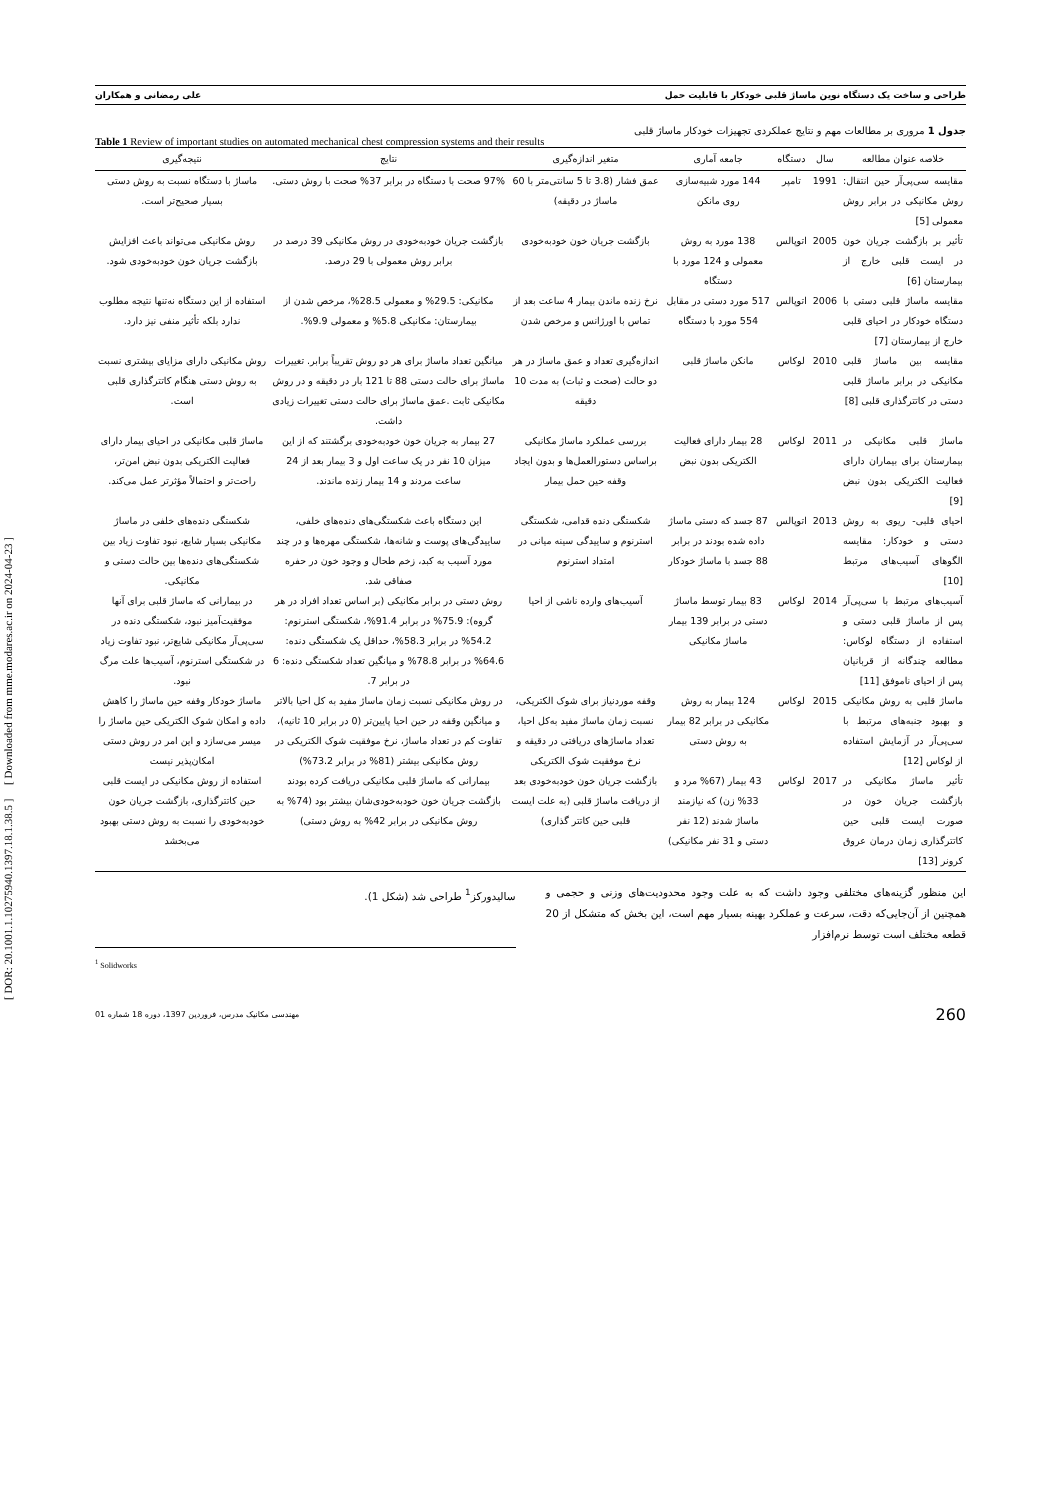طراحی و ساخت یک دستگاه نوین ماساژ قلبی خودکار با قابلیت حمل علی رمضانی و همکاران
جدول 1 مروری بر مطالعات مهم و نتایج عملکردی تجهیزات خودکار ماساژ قلبی
Table 1 Review of important studies on automated mechanical chest compression systems and their results
| خلاصه عنوان مطالعه | سال | دستگاه | جامعه آماری | متغیر اندازه‌گیری | نتایج | نتیجه‌گیری |
| --- | --- | --- | --- | --- | --- | --- |
| مقایسه سی‌پی‌آر حین انتقال: روش مکانیکی در برابر روش معمولی [5] | 1991 | تامپر | 144 مورد شبیه‌سازی روی مانکن | عمق فشار (3.8 تا 5 سانتی‌متر با 60 ماساژ در دقیقه) | 97% صحت با دستگاه در برابر 37% صحت با روش دستی. | ماساژ با دستگاه نسبت به روش دستی بسیار صحیح‌تر است. |
| تأثیر بر بازگشت جریان خون در ایست قلبی خارج از بیمارستان [6] | 2005 | اتوپالس | 138 مورد به روش معمولی و 124 مورد با دستگاه | بازگشت جریان خون خودبه‌خودی | بازگشت جریان خودبه‌خودی در روش مکانیکی 39 درصد در برابر روش معمولی با 29 درصد. | روش مکانیکی می‌تواند باعث افزایش بازگشت جریان خون خودبه‌خودی شود. |
| مقایسه ماساژ قلبی دستی با دستگاه خودکار در احیای قلبی خارج از بیمارستان [7] | 2006 | اتوپالس | 517 مورد دستی در مقابل 554 مورد با دستگاه | نرخ زنده ماندن بیمار 4 ساعت بعد از تماس با اورژانس و مرخص شدن | مکانیکی: 29.5% و معمولی 28.5%، مرخص شدن از بیمارستان: مکانیکی 5.8% و معمولی 9.9%. | استفاده از این دستگاه نه‌تنها نتیجه مطلوب ندارد بلکه تأثیر منفی نیز دارد. |
| مقایسه بین ماساژ قلبی مکانیکی در برابر ماساژ قلبی دستی در کاتترگذاری قلبی [8] | 2010 | لوکاس | مانکن ماساژ قلبی | اندازه‌گیری تعداد و عمق ماساژ در هر دو حالت (صحت و ثبات) به مدت 10 دقیقه | میانگین تعداد ماساژ برای هر دو روش تقریباً برابر. تغییرات ماساژ برای حالت دستی 88 تا 121 بار در دقیقه و در روش مکانیکی ثابت .عمق ماساژ برای حالت دستی تغییرات زیادی داشت. | روش مکانیکی دارای مزایای بیشتری نسبت به روش دستی هنگام کاتترگذاری قلبی است. |
| ماساژ قلبی مکانیکی در بیمارستان برای بیماران دارای فعالیت الکتریکی بدون نبض [9] | 2011 | لوکاس | 28 بیمار دارای فعالیت الکتریکی بدون نبض | بررسی عملکرد ماساژ مکانیکی براساس دستورالعمل‌ها و بدون ایجاد وقفه حین حمل بیمار | 27 بیمار به جریان خون خودبه‌خودی برگشتند که از این میزان 10 نفر در یک ساعت اول و 3 بیمار بعد از 24 ساعت مردند و 14 بیمار زنده ماندند. | ماساژ قلبی مکانیکی در احیای بیمار دارای فعالیت الکتریکی بدون نبض امن‌تر، راحت‌تر و احتمالاً مؤثرتر عمل می‌کند. |
| احیای قلبی- ریوی به روش دستی و خودکار: مقایسه الگوهای آسیب‌های مرتبط [10] | 2013 | اتوپالس | 87 جسد که دستی ماساژ داده شده بودند در برابر 88 جسد با ماساژ خودکار | شکستگی دنده قدامی، شکستگی استرنوم و ساییدگی سینه میانی در امتداد استرنوم | این دستگاه باعث شکستگی‌های دنده‌های خلفی، ساییدگی‌های پوست و شانه‌ها، شکستگی مهره‌ها و در چند مورد آسیب به کبد، زخم طحال و وجود خون در حفره صفاقی شد. | شکستگی دنده‌های خلفی در ماساژ مکانیکی بسیار شایع، نبود تفاوت زیاد بین شکستگی‌های دنده‌ها بین حالت دستی و مکانیکی. |
| آسیب‌های مرتبط با سی‌پی‌آر پس از ماساژ قلبی دستی و استفاده از دستگاه لوکاس: مطالعه چندگانه از قربانیان پس از احیای ناموفق [11] | 2014 | لوکاس | 83 بیمار توسط ماساژ دستی در برابر 139 بیمار ماساژ مکانیکی | آسیب‌های وارده ناشی از احیا | روش دستی در برابر مکانیکی (بر اساس تعداد افراد در هر گروه): 75.9% در برابر 91.4%، شکستگی استرنوم: 54.2% در برابر 58.3%، حداقل یک شکستگی دنده: 64.6% در برابر 78.8% و میانگین تعداد شکستگی دنده: 6 در برابر 7. | در بیمارانی که ماساژ قلبی برای آنها موفقیت‌آمیز نبود، شکستگی دنده در سی‌پی‌آر مکانیکی شایع‌تر، نبود تفاوت زیاد در شکستگی استرنوم، آسیب‌ها علت مرگ نبود. |
| ماساژ قلبی به روش مکانیکی و بهبود جنبه‌های مرتبط با سی‌پی‌آر در آزمایش استفاده از لوکاس [12] | 2015 | لوکاس | 124 بیمار به روش مکانیکی در برابر 82 بیمار به روش دستی | وقفه موردنیاز برای شوک الکتریکی، نسبت زمان ماساژ مفید به‌کل احیا، تعداد ماساژهای دریافتی در دقیقه و نرخ موفقیت شوک الکتریکی | در روش مکانیکی نسبت زمان ماساژ مفید به کل احیا بالاتر و میانگین وقفه در حین احیا پایین‌تر (0 در برابر 10 ثانیه)، تفاوت کم در تعداد ماساژ، نرخ موفقیت شوک الکتریکی در روش مکانیکی بیشتر (81% در برابر 73.2%) | ماساژ خودکار وقفه حین ماساژ را کاهش داده و امکان شوک الکتریکی حین ماساژ را میسر می‌سازد و این امر در روش دستی امکان‌پذیر نیست |
| تأثیر ماساژ مکانیکی در بازگشت جریان خون در صورت ایست قلبی حین کاتترگذاری زمان درمان عروق کرونر [13] | 2017 | لوکاس | 43 بیمار (67% مرد و 33% زن) که نیازمند ماساژ شدند (12 نفر دستی و 31 نفر مکانیکی) | بازگشت جریان خون خودبه‌خودی بعد از دریافت ماساژ قلبی (به علت ایست قلبی حین کاتتر گذاری) | بیمارانی که ماساژ قلبی مکانیکی دریافت کرده بودند بازگشت جریان خون خودبه‌خودی‌شان بیشتر بود (74% به روش مکانیکی در برابر 42% به روش دستی) | استفاده از روش مکانیکی در ایست قلبی حین کاتترگذاری، بازگشت جریان خون خودبه‌خودی را نسبت به روش دستی بهبود می‌بخشد |
این منظور گزینه‌های مختلفی وجود داشت که به علت وجود محدودیت‌های وزنی و حجمی و همچنین از آن‌جایی‌که دقت، سرعت و عملکرد بهینه بسیار مهم است، این بخش که متشکل از 20 قطعه مختلف است توسط نرم‌افزار
سالیدورکز<sup>1</sup> طراحی شد (شکل 1).
<sup>1</sup> Solidworks
260 مهندسی مکانیک مدرس، فروردین 1397، دوره 18 شماره 01
[ DOR: 20.1001.1.10275940.1397.18.1.38.5 ] [ Downloaded from mme.modares.ac.ir on 2024-04-23 ]